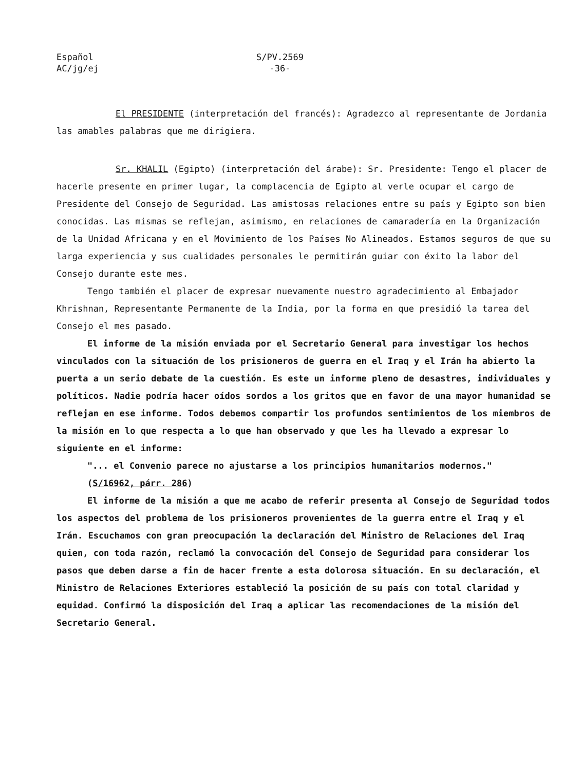Español
AC/jg/ej
S/PV.2569
-36-
El PRESIDENTE (interpretación del francés): Agradezco al representante de Jordania las amables palabras que me dirigiera.
Sr. KHALIL (Egipto) (interpretación del árabe): Sr. Presidente: Tengo el placer de hacerle presente en primer lugar, la complacencia de Egipto al verle ocupar el cargo de Presidente del Consejo de Seguridad. Las amistosas relaciones entre su país y Egipto son bien conocidas. Las mismas se reflejan, asimismo, en relaciones de camaradería en la Organización de la Unidad Africana y en el Movimiento de los Países No Alineados. Estamos seguros de que su larga experiencia y sus cualidades personales le permitirán guiar con éxito la labor del Consejo durante este mes.
Tengo también el placer de expresar nuevamente nuestro agradecimiento al Embajador Khrishnan, Representante Permanente de la India, por la forma en que presidió la tarea del Consejo el mes pasado.
El informe de la misión enviada por el Secretario General para investigar los hechos vinculados con la situación de los prisioneros de guerra en el Iraq y el Irán ha abierto la puerta a un serio debate de la cuestión. Es este un informe pleno de desastres, individuales y políticos. Nadie podría hacer oídos sordos a los gritos que en favor de una mayor humanidad se reflejan en ese informe. Todos debemos compartir los profundos sentimientos de los miembros de la misión en lo que respecta a lo que han observado y que les ha llevado a expresar lo siguiente en el informe:
"... el Convenio parece no ajustarse a los principios humanitarios modernos."
(S/16962, párr. 286)
El informe de la misión a que me acabo de referir presenta al Consejo de Seguridad todos los aspectos del problema de los prisioneros provenientes de la guerra entre el Iraq y el Irán. Escuchamos con gran preocupación la declaración del Ministro de Relaciones del Iraq quien, con toda razón, reclamó la convocación del Consejo de Seguridad para considerar los pasos que deben darse a fin de hacer frente a esta dolorosa situación. En su declaración, el Ministro de Relaciones Exteriores estableció la posición de su país con total claridad y equidad. Confirmó la disposición del Iraq a aplicar las recomendaciones de la misión del Secretario General.